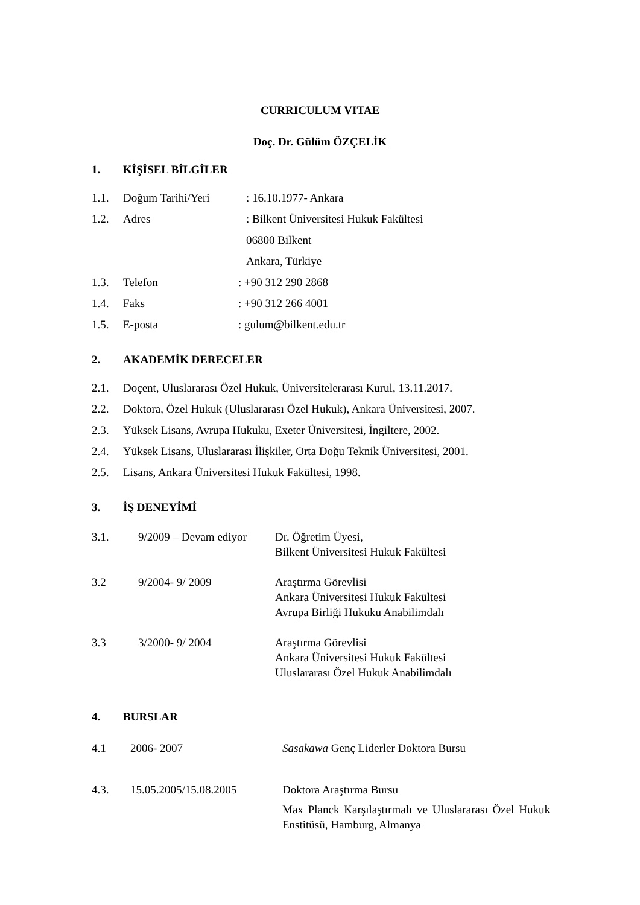CURRICULUM VITAE
Doç. Dr. Gülüm ÖZÇELİK
1. KİŞİSEL BİLGİLER
1.1. Doğum Tarihi/Yeri: 16.10.1977- Ankara
1.2. Adres: Bilkent Üniversitesi Hukuk Fakültesi
06800 Bilkent
Ankara, Türkiye
1.3. Telefon: +90 312 290 2868
1.4. Faks: +90 312 266 4001
1.5. E-posta: gulum@bilkent.edu.tr
2. AKADEMİK DERECELER
2.1. Doçent, Uluslararası Özel Hukuk, Üniversitelerarası Kurul, 13.11.2017.
2.2. Doktora, Özel Hukuk (Uluslararası Özel Hukuk), Ankara Üniversitesi, 2007.
2.3. Yüksek Lisans, Avrupa Hukuku, Exeter Üniversitesi, İngiltere, 2002.
2.4. Yüksek Lisans, Uluslararası İlişkiler, Orta Doğu Teknik Üniversitesi, 2001.
2.5. Lisans, Ankara Üniversitesi Hukuk Fakültesi, 1998.
3. İŞ DENEYİMİ
3.1. 9/2009 – Devam ediyor Dr. Öğretim Üyesi,
Bilkent Üniversitesi Hukuk Fakültesi
3.2 9/2004- 9/ 2009 Araştırma Görevlisi
Ankara Üniversitesi Hukuk Fakültesi
Avrupa Birliği Hukuku Anabilimdalı
3.3 3/2000- 9/ 2004 Araştırma Görevlisi
Ankara Üniversitesi Hukuk Fakültesi
Uluslararası Özel Hukuk Anabilimdalı
4. BURSLAR
4.1 2006- 2007 Sasakawa Genç Liderler Doktora Bursu
4.3. 15.05.2005/15.08.2005 Doktora Araştırma Bursu
Max Planck Karşılaştırmalı ve Uluslararası Özel Hukuk Enstitüsü, Hamburg, Almanya